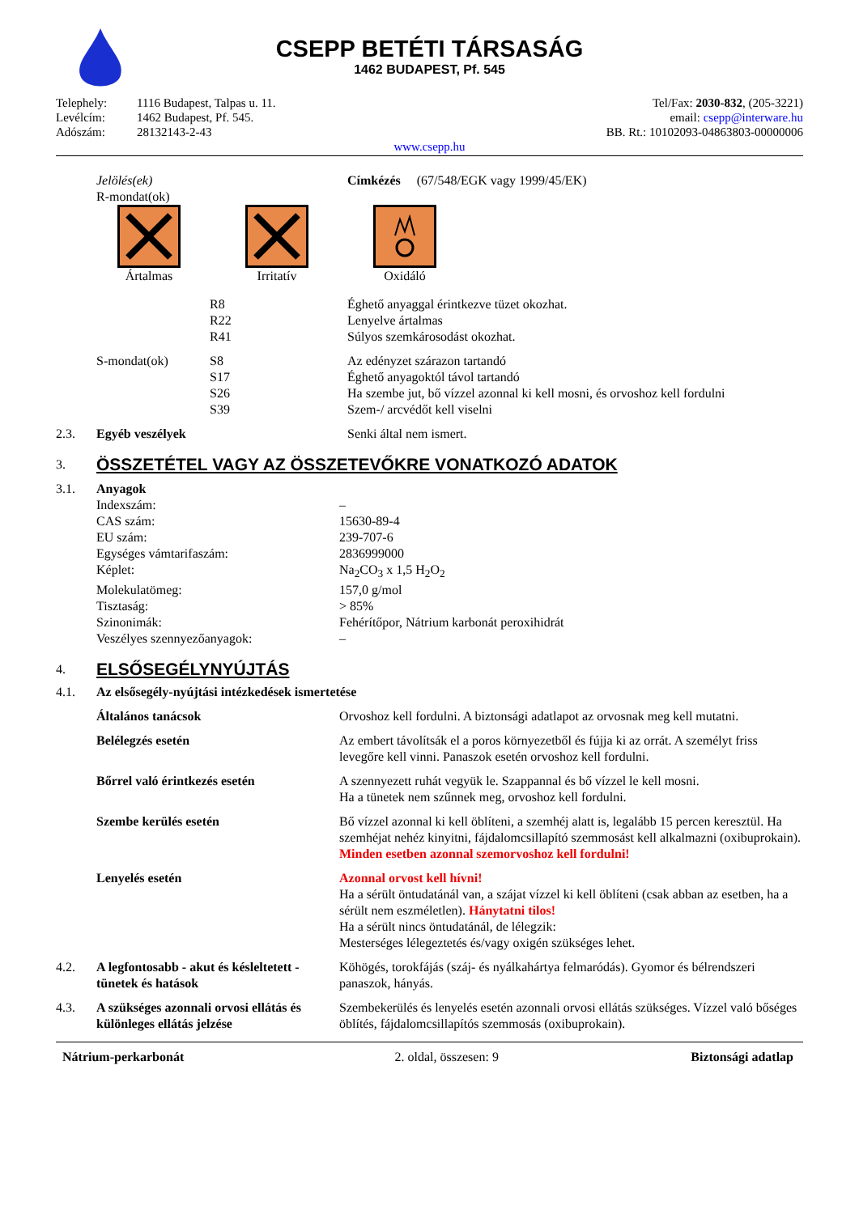CSEPP BETÉTI TÁRSASÁG
1462 BUDAPEST, Pf. 545
| Telephely: | 1116 Budapest, Talpas u. 11. | Tel/Fax: 2030-832 , (205-3221) |
| Levélcím: | 1462 Budapest, Pf. 545. | email: csepp@interware.hu |
| Adószám: | 28132143-2-43 | BB. Rt.: 10102093-04863803-00000006 |
| www.csepp.hu | | |
| | Jelölés(ek) R-mondat(ok) | Címkézés (67/548/EGK vagy 1999/45/EK) |
Ártalmas
Irritatív
Oxidáló
| | | R8 R22 R41 | Éghető anyaggal érintkezve tüzet okozhat. Lenyelve ártalmas Súlyos szemkárosodást okozhat. |
| | S-mondat(ok) | S8 S17 S26 S39 | Az edényzet szárazon tartandó Éghető anyagoktól távol tartandó Ha szembe jut, bő vízzel azonnal ki kell mosni, és orvoshoz kell fordulni Szem-/ arcvédőt kell viselni |
| 2.3. | Egyéb veszélyek | | Senki által nem ismert. |
| 3. | ÖSSZETÉTEL VAGY AZ ÖSSZETEVŐKRE VONATKOZÓ ADATOK |
| 3.1. | Anyagok | |
| | Indexszám: | – |
| | CAS szám: | 15630-89-4 |
| | EU szám: | 239-707-6 |
| | Egységes vámtarifaszám: | 2836999000 |
| | Képlet: | Na<sub>2</sub>CO<sub>3</sub> x 1,5 H<sub>2</sub>O<sub>2</sub> |
| | Molekulatömeg: | 157,0 g/mol |
| | Tisztaság: | > 85% |
| | Szinonimák: | Fehérítőpor, Nátrium karbonát peroxihidrát |
| | Veszélyes szennyezőanyagok: | – |
| 4. | ELSŐSEGÉLYNYÚJTÁS |
| 4.1. | Az elsősegély-nyújtási intézkedések ismertetése | |
| | Általános tanácsok | Orvoshoz kell fordulni. A biztonsági adatlapot az orvosnak meg kell mutatni. |
| | Belélegzés esetén | Az embert távolítsák el a poros környezetből és fújja ki az orrát. A személyt friss levegőre kell vinni. Panaszok esetén orvoshoz kell fordulni. |
| | Bőrrel való érintkezés esetén | A szennyezett ruhát vegyük le. Szappannal és bő vízzel le kell mosni. Ha a tünetek nem szűnnek meg, orvoshoz kell fordulni. |
| | Szembe kerülés esetén | Bő vízzel azonnal ki kell öblíteni, a szemhéj alatt is, legalább 15 percen keresztül. Ha szemhéjat nehéz kinyitni, fájdalomcsillapító szemmosást kell alkalmazni (oxibuprokain). Minden esetben azonnal szemorvoshoz kell fordulni! |
| | Lenyelés esetén | Azonnal orvost kell hívni! Ha a sérült öntudatánál van, a szájat vízzel ki kell öblíteni (csak abban az esetben, ha a sérült nem eszméletlen). Hánytatni tilos! Ha a sérült nincs öntudatánál, de lélegzik: Mesterséges lélegeztetés és/vagy oxigén szükséges lehet. |
| 4.2. | A legfontosabb - akut és késleltetett - tünetek és hatások | Köhögés, torokfájás (száj- és nyálkahártya felmaródás). Gyomor és bélrendszeri panaszok, hányás. |
| 4.3. | A szükséges azonnali orvosi ellátás és különleges ellátás jelzése | Szembekerülés és lenyelés esetén azonnali orvosi ellátás szükséges. Vízzel való bőséges öblítés, fájdalomcsillapítós szemmosás (oxibuprokain). |
| Nátrium-perkarbonát | 2. oldal, összesen: 9 | Biztonsági adatlap |